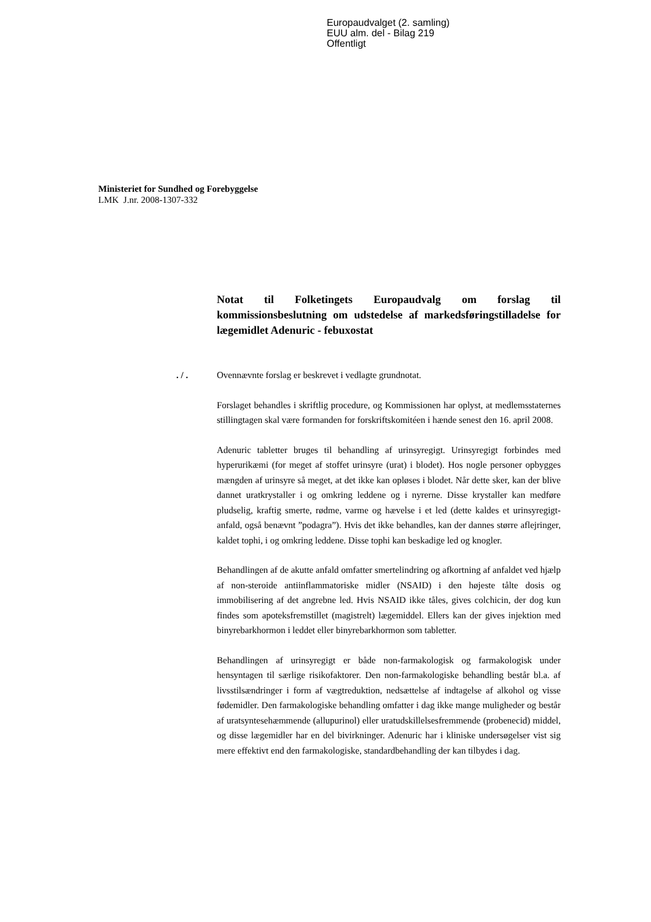Europaudvalget (2. samling)
EUU alm. del - Bilag 219
Offentligt
Ministeriet for Sundhed og Forebyggelse
LMK J.nr. 2008-1307-332
Notat til Folketingets Europaudvalg om forslag til kommissionsbeslutning om udstedelse af markedsføringstilladelse for lægemidlet Adenuric - febuxostat
. / . Ovennævnte forslag er beskrevet i vedlagte grundnotat.
Forslaget behandles i skriftlig procedure, og Kommissionen har oplyst, at medlemsstaternes stillingtagen skal være formanden for forskriftskomitéen i hænde senest den 16. april 2008.
Adenuric tabletter bruges til behandling af urinsyregigt. Urinsyregigt forbindes med hyperurikæmi (for meget af stoffet urinsyre (urat) i blodet). Hos nogle personer opbygges mængden af urinsyre så meget, at det ikke kan opløses i blodet. Når dette sker, kan der blive dannet uratkrystaller i og omkring leddene og i nyrerne. Disse krystaller kan medføre pludselig, kraftig smerte, rødme, varme og hævelse i et led (dette kaldes et urinsyregigt-anfald, også benævnt ”podagra”). Hvis det ikke behandles, kan der dannes større aflejringer, kaldet tophi, i og omkring leddene. Disse tophi kan beskadige led og knogler.
Behandlingen af de akutte anfald omfatter smertelindring og afkortning af anfaldet ved hjælp af non-steroide antiinflammatoriske midler (NSAID) i den højeste tålte dosis og immobilisering af det angrebne led. Hvis NSAID ikke tåles, gives colchicin, der dog kun findes som apoteksfremstillet (magistrelt) lægemiddel. Ellers kan der gives injektion med binyrebarkhormon i leddet eller binyrebarkhormon som tabletter.
Behandlingen af urinsyregigt er både non-farmakologisk og farmakologisk under hensyntagen til særlige risikofaktorer. Den non-farmakologiske behandling består bl.a. af livsstilsændringer i form af vægtreduktion, nedsættelse af indtagelse af alkohol og visse fødemidler. Den farmakologiske behandling omfatter i dag ikke mange muligheder og består af uratsyntesehæmmende (allupurinol) eller uratudskillelsesfremmende (probenecid) middel, og disse lægemidler har en del bivirkninger. Adenuric har i kliniske undersøgelser vist sig mere effektivt end den farmakologiske, standardbehandling der kan tilbydes i dag.